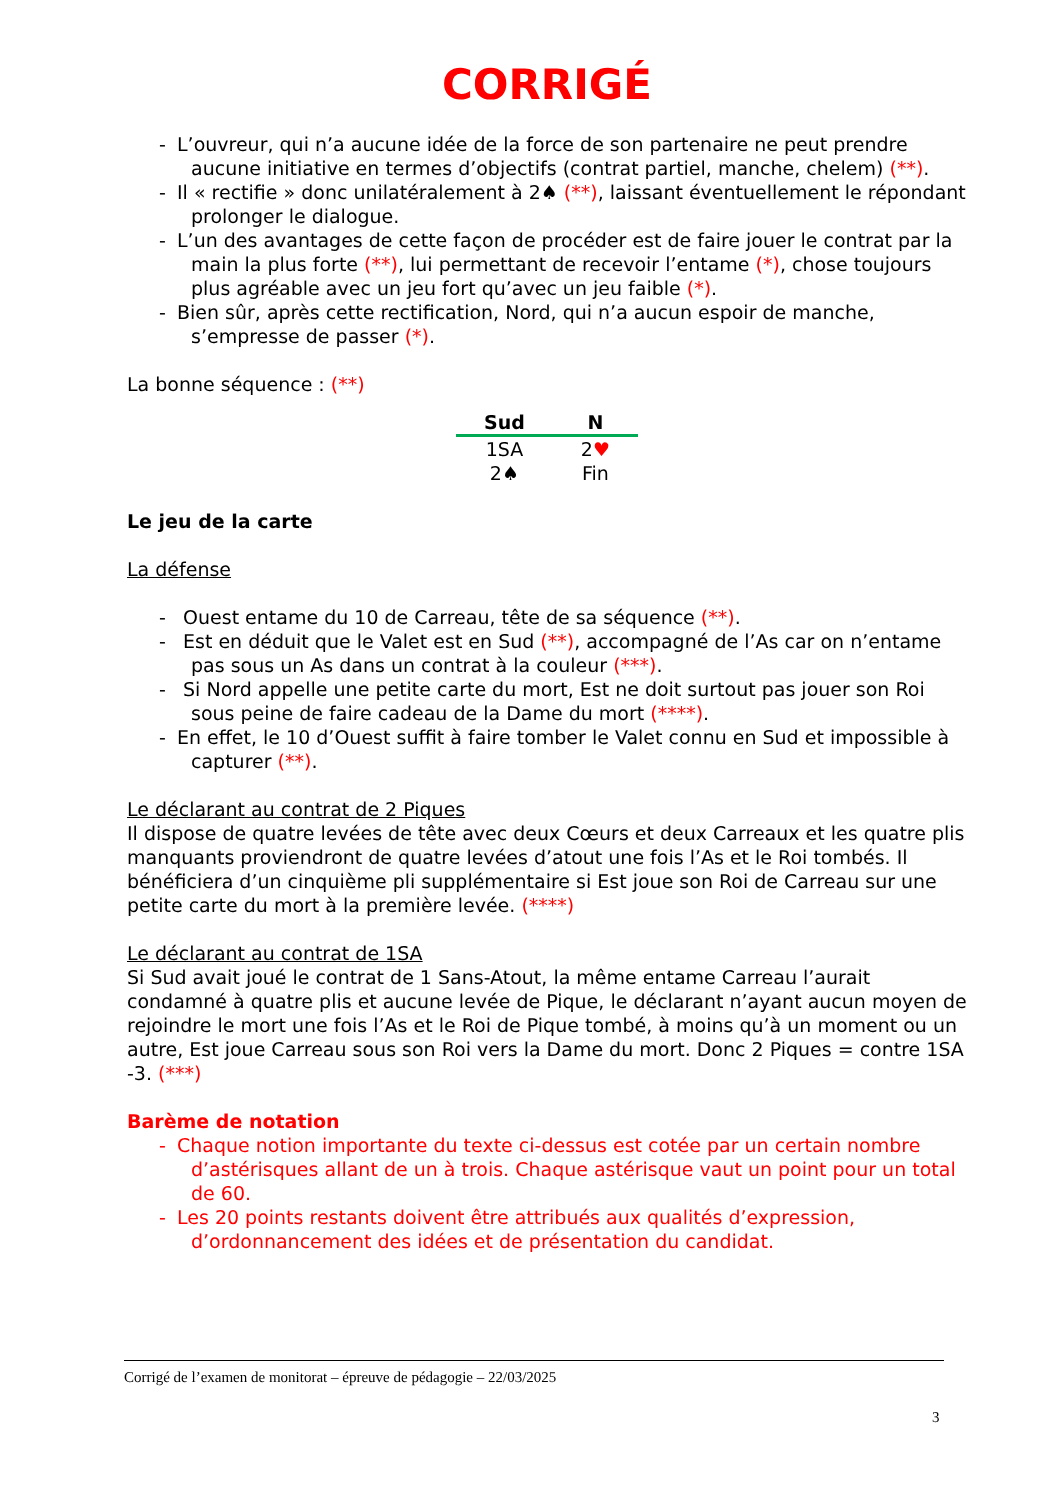CORRIGÉ
- L’ouvreur, qui n’a aucune idée de la force de son partenaire ne peut prendre aucune initiative en termes d’objectifs (contrat partiel, manche, chelem) (**).
- Il « rectifie » donc unilatéralement à 2♠ (**), laissant éventuellement le répondant prolonger le dialogue.
- L’un des avantages de cette façon de procéder est de faire jouer le contrat par la main la plus forte (**), lui permettant de recevoir l’entame (*), chose toujours plus agréable avec un jeu fort qu’avec un jeu faible (*).
- Bien sûr, après cette rectification, Nord, qui n’a aucun espoir de manche, s’empresse de passer (*).
La bonne séquence : (**)
| Sud | N |
| --- | --- |
| 1SA | 2 ♥ |
| 2♠ | Fin |
Le jeu de la carte
La défense
- Ouest entame du 10 de Carreau, tête de sa séquence (**).
- Est en déduit que le Valet est en Sud (**), accompagné de l’As car on n’entame pas sous un As dans un contrat à la couleur (***).
- Si Nord appelle une petite carte du mort, Est ne doit surtout pas jouer son Roi sous peine de faire cadeau de la Dame du mort (****).
- En effet, le 10 d’Ouest suffit à faire tomber le Valet connu en Sud et impossible à capturer (**).
Le déclarant au contrat de 2 Piques
Il dispose de quatre levées de tête avec deux Cœurs et deux Carreaux et les quatre plis manquants proviendront de quatre levées d’atout une fois l’As et le Roi tombés. Il bénéficiera d’un cinquième pli supplémentaire si Est joue son Roi de Carreau sur une petite carte du mort à la première levée. (****)
Le déclarant au contrat de 1SA
Si Sud avait joué le contrat de 1 Sans-Atout, la même entame Carreau l’aurait condamné à quatre plis et aucune levée de Pique, le déclarant n’ayant aucun moyen de rejoindre le mort une fois l’As et le Roi de Pique tombé, à moins qu’à un moment ou un autre, Est joue Carreau sous son Roi vers la Dame du mort. Donc 2 Piques = contre 1SA -3. (***)
Barème de notation
- Chaque notion importante du texte ci-dessus est cotée par un certain nombre d’astérisques allant de un à trois. Chaque astérisque vaut un point pour un total de 60.
- Les 20 points restants doivent être attribués aux qualités d’expression, d’ordonnancement des idées et de présentation du candidat.
Corrigé de l’examen de monitorat – épreuve de pédagogie – 22/03/2025
3